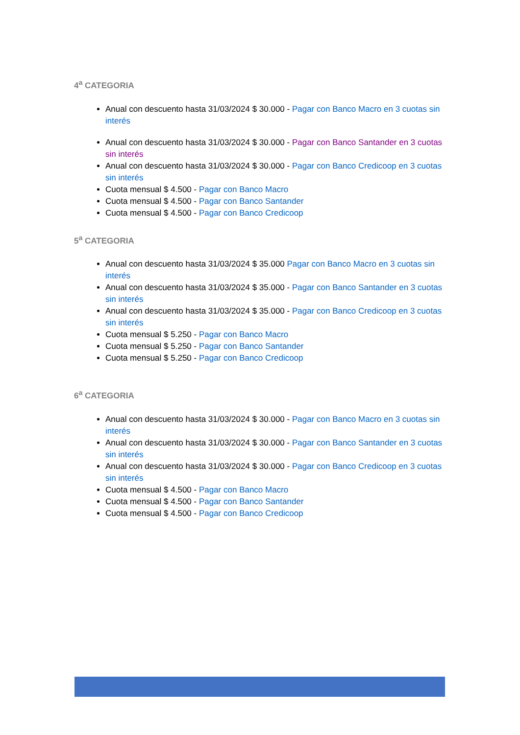4<sup>a</sup> CATEGORIA
Anual con descuento hasta 31/03/2024 $ 30.000 - Pagar con Banco Macro en 3 cuotas sin interés
Anual con descuento hasta 31/03/2024 $ 30.000 - Pagar con Banco Santander en 3 cuotas sin interés
Anual con descuento hasta 31/03/2024 $ 30.000 - Pagar con Banco Credicoop en 3 cuotas sin interés
Cuota mensual $ 4.500 - Pagar con Banco Macro
Cuota mensual $ 4.500 - Pagar con Banco Santander
Cuota mensual $ 4.500 - Pagar con Banco Credicoop
5<sup>a</sup> CATEGORIA
Anual con descuento hasta 31/03/2024 $ 35.000 Pagar con Banco Macro en 3 cuotas sin interés
Anual con descuento hasta 31/03/2024 $ 35.000 - Pagar con Banco Santander en 3 cuotas sin interés
Anual con descuento hasta 31/03/2024 $ 35.000 - Pagar con Banco Credicoop en 3 cuotas sin interés
Cuota mensual $ 5.250 - Pagar con Banco Macro
Cuota mensual $ 5.250 - Pagar con Banco Santander
Cuota mensual $ 5.250 - Pagar con Banco Credicoop
6<sup>a</sup> CATEGORIA
Anual con descuento hasta 31/03/2024 $ 30.000 - Pagar con Banco Macro en 3 cuotas sin interés
Anual con descuento hasta 31/03/2024 $ 30.000 - Pagar con Banco Santander en 3 cuotas sin interés
Anual con descuento hasta 31/03/2024 $ 30.000 - Pagar con Banco Credicoop en 3 cuotas sin interés
Cuota mensual $ 4.500 - Pagar con Banco Macro
Cuota mensual $ 4.500 - Pagar con Banco Santander
Cuota mensual $ 4.500 - Pagar con Banco Credicoop